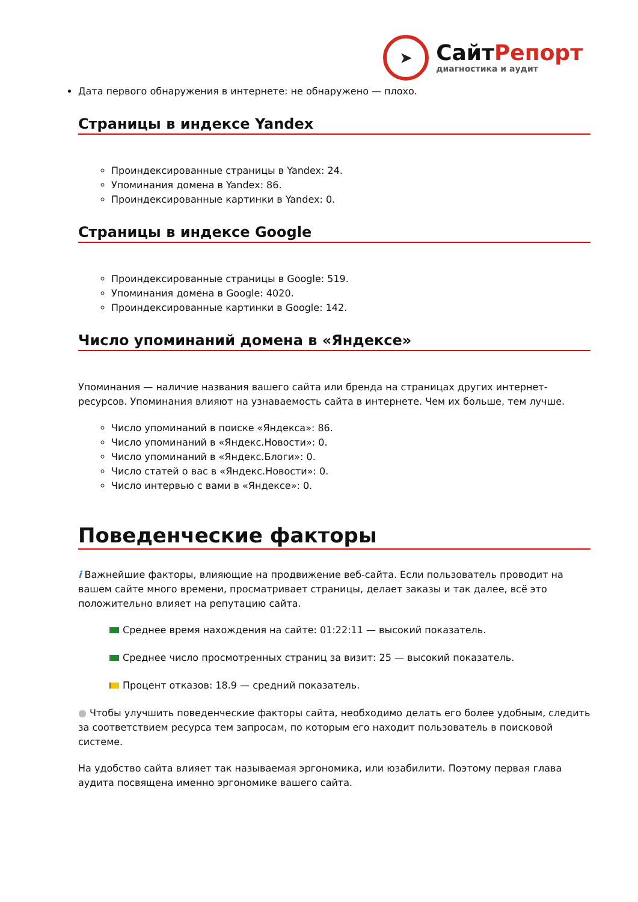➤
СайтРепорт
диагностика и аудит
Дата первого обнаружения в интернете: не обнаружено — плохо.
Страницы в индексе Yandex
Проиндексированные страницы в Yandex: 24.
Упоминания домена в Yandex: 86.
Проиндексированные картинки в Yandex: 0.
Страницы в индексе Google
Проиндексированные страницы в Google: 519.
Упоминания домена в Google: 4020.
Проиндексированные картинки в Google: 142.
Число упоминаний домена в «Яндексе»
Упоминания — наличие названия вашего сайта или бренда на страницах других интернет-ресурсов. Упоминания влияют на узнаваемость сайта в интернете. Чем их больше, тем лучше.
Число упоминаний в поиске «Яндекса»: 86.
Число упоминаний в «Яндекс.Новости»: 0.
Число упоминаний в «Яндекс.Блоги»: 0.
Число статей о вас в «Яндекс.Новости»: 0.
Число интервью с вами в «Яндексе»: 0.
Поведенческие факторы
i Важнейшие факторы, влияющие на продвижение веб-сайта. Если пользователь проводит на вашем сайте много времени, просматривает страницы, делает заказы и так далее, всё это положительно влияет на репутацию сайта.
Среднее время нахождения на сайте: 01:22:11 — высокий показатель.
Среднее число просмотренных страниц за визит: 25 — высокий показатель.
Процент отказов: 18.9 — средний показатель.
● Чтобы улучшить поведенческие факторы сайта, необходимо делать его более удобным, следить за соответствием ресурса тем запросам, по которым его находит пользователь в поисковой системе.
На удобство сайта влияет так называемая эргономика, или юзабилити. Поэтому первая глава аудита посвящена именно эргономике вашего сайта.